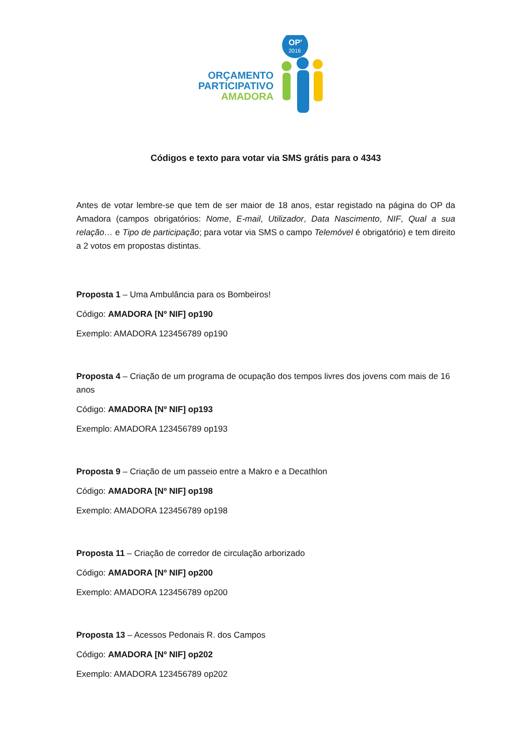OP'
2016
ORÇAMENTO
PARTICIPATIVO
AMADORA
Códigos e texto para votar via SMS grátis para o 4343
Antes de votar lembre-se que tem de ser maior de 18 anos, estar registado na página do OP da Amadora (campos obrigatórios: Nome, E-mail, Utilizador, Data Nascimento, NIF, Qual a sua relação… e Tipo de participação; para votar via SMS o campo Telemóvel é obrigatório) e tem direito a 2 votos em propostas distintas.
Proposta 1 – Uma Ambulância para os Bombeiros!
Código: AMADORA [Nº NIF] op190
Exemplo: AMADORA 123456789 op190
Proposta 4 – Criação de um programa de ocupação dos tempos livres dos jovens com mais de 16 anos
Código: AMADORA [Nº NIF] op193
Exemplo: AMADORA 123456789 op193
Proposta 9 – Criação de um passeio entre a Makro e a Decathlon
Código: AMADORA [Nº NIF] op198
Exemplo: AMADORA 123456789 op198
Proposta 11 – Criação de corredor de circulação arborizado
Código: AMADORA [Nº NIF] op200
Exemplo: AMADORA 123456789 op200
Proposta 13 – Acessos Pedonais R. dos Campos
Código: AMADORA [Nº NIF] op202
Exemplo: AMADORA 123456789 op202